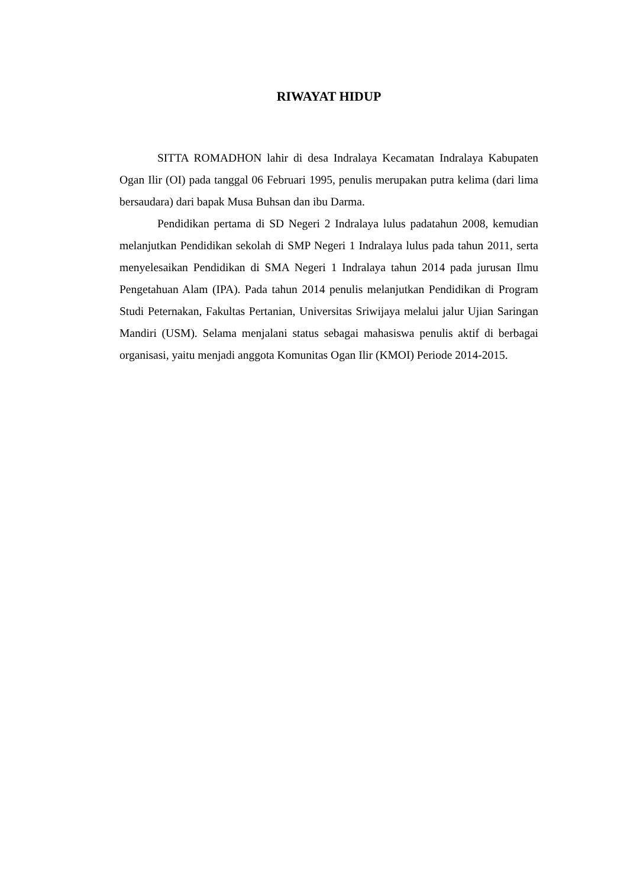RIWAYAT HIDUP
SITTA ROMADHON lahir di desa Indralaya Kecamatan Indralaya Kabupaten Ogan Ilir (OI) pada tanggal 06 Februari 1995, penulis merupakan putra kelima (dari lima bersaudara) dari bapak Musa Buhsan dan ibu Darma.
Pendidikan pertama di SD Negeri 2 Indralaya lulus padatahun 2008, kemudian melanjutkan Pendidikan sekolah di SMP Negeri 1 Indralaya lulus pada tahun 2011, serta menyelesaikan Pendidikan di SMA Negeri 1 Indralaya tahun 2014 pada jurusan Ilmu Pengetahuan Alam (IPA). Pada tahun 2014 penulis melanjutkan Pendidikan di Program Studi Peternakan, Fakultas Pertanian, Universitas Sriwijaya melalui jalur Ujian Saringan Mandiri (USM). Selama menjalani status sebagai mahasiswa penulis aktif di berbagai organisasi, yaitu menjadi anggota Komunitas Ogan Ilir (KMOI) Periode 2014-2015.